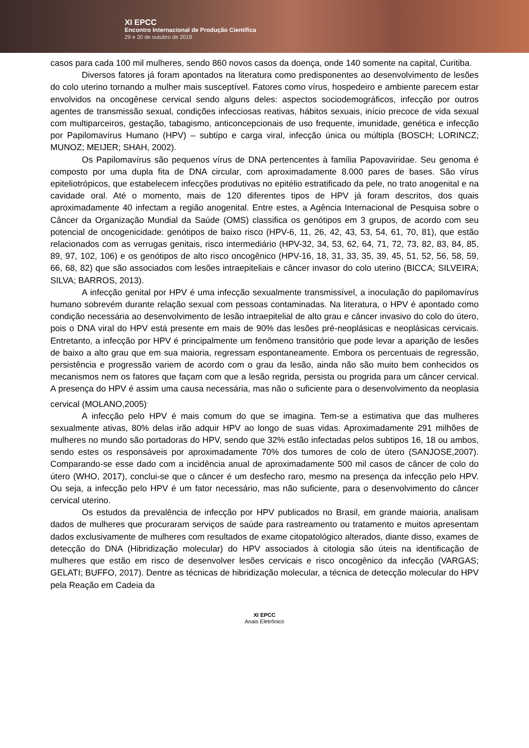XI EPCC
Encontro Internacional de Produção Científica
29 e 30 de outubro de 2019
casos para cada 100 mil mulheres, sendo 860 novos casos da doença, onde 140 somente na capital, Curitiba.
Diversos fatores já foram apontados na literatura como predisponentes ao desenvolvimento de lesões do colo uterino tornando a mulher mais susceptível. Fatores como vírus, hospedeiro e ambiente parecem estar envolvidos na oncogênese cervical sendo alguns deles: aspectos sociodemográficos, infecção por outros agentes de transmissão sexual, condições infecciosas reativas, hábitos sexuais, início precoce de vida sexual com multiparceiros, gestação, tabagismo, anticoncepcionais de uso frequente, imunidade, genética e infecção por Papilomavírus Humano (HPV) – subtipo e carga viral, infecção única ou múltipla (BOSCH; LORINCZ; MUNOZ; MEIJER; SHAH, 2002).
Os Papilomavírus são pequenos vírus de DNA pertencentes à família Papovaviridae. Seu genoma é composto por uma dupla fita de DNA circular, com aproximadamente 8.000 pares de bases. São vírus epiteliotrópicos, que estabelecem infecções produtivas no epitélio estratificado da pele, no trato anogenital e na cavidade oral. Até o momento, mais de 120 diferentes tipos de HPV já foram descritos, dos quais aproximadamente 40 infectam a região anogenital. Entre estes, a Agência Internacional de Pesquisa sobre o Câncer da Organização Mundial da Saúde (OMS) classifica os genótipos em 3 grupos, de acordo com seu potencial de oncogenicidade: genótipos de baixo risco (HPV-6, 11, 26, 42, 43, 53, 54, 61, 70, 81), que estão relacionados com as verrugas genitais, risco intermediário (HPV-32, 34, 53, 62, 64, 71, 72, 73, 82, 83, 84, 85, 89, 97, 102, 106) e os genótipos de alto risco oncogênico (HPV-16, 18, 31, 33, 35, 39, 45, 51, 52, 56, 58, 59, 66, 68, 82) que são associados com lesões intraepiteliais e câncer invasor do colo uterino (BICCA; SILVEIRA; SILVA; BARROS, 2013).
A infecção genital por HPV é uma infecção sexualmente transmissível, a inoculação do papilomavírus humano sobrevém durante relação sexual com pessoas contaminadas. Na literatura, o HPV é apontado como condição necessária ao desenvolvimento de lesão intraepitelial de alto grau e câncer invasivo do colo do útero, pois o DNA viral do HPV está presente em mais de 90% das lesões pré-neoplásicas e neoplásicas cervicais. Entretanto, a infecção por HPV é principalmente um fenômeno transitório que pode levar a aparição de lesões de baixo a alto grau que em sua maioria, regressam espontaneamente. Embora os percentuais de regressão, persistência e progressão variem de acordo com o grau da lesão, ainda não são muito bem conhecidos os mecanismos nem os fatores que façam com que a lesão regrida, persista ou progrida para um câncer cervical. A presença do HPV é assim uma causa necessária, mas não o suficiente para o desenvolvimento da neoplasia cervical (MOLANO,2005)<sup>.</sup>
A infecção pelo HPV é mais comum do que se imagina. Tem-se a estimativa que das mulheres sexualmente ativas, 80% delas irão adquir HPV ao longo de suas vidas. Aproximadamente 291 milhões de mulheres no mundo são portadoras do HPV, sendo que 32% estão infectadas pelos subtipos 16, 18 ou ambos, sendo estes os responsáveis por aproximadamente 70% dos tumores de colo de útero (SANJOSE,2007). Comparando-se esse dado com a incidência anual de aproximadamente 500 mil casos de câncer de colo do útero (WHO, 2017), conclui-se que o câncer é um desfecho raro, mesmo na presença da infecção pelo HPV. Ou seja, a infecção pelo HPV é um fator necessário, mas não suficiente, para o desenvolvimento do câncer cervical uterino.
Os estudos da prevalência de infecção por HPV publicados no Brasil, em grande maioria, analisam dados de mulheres que procuraram serviços de saúde para rastreamento ou tratamento e muitos apresentam dados exclusivamente de mulheres com resultados de exame citopatológico alterados, diante disso, exames de detecção do DNA (Hibridização molecular) do HPV associados à citologia são úteis na identificação de mulheres que estão em risco de desenvolver lesões cervicais e risco oncogênico da infecção (VARGAS; GELATI; BUFFO, 2017). Dentre as técnicas de hibridização molecular, a técnica de detecção molecular do HPV pela Reação em Cadeia da
XI EPCC
Anais Eletrônico